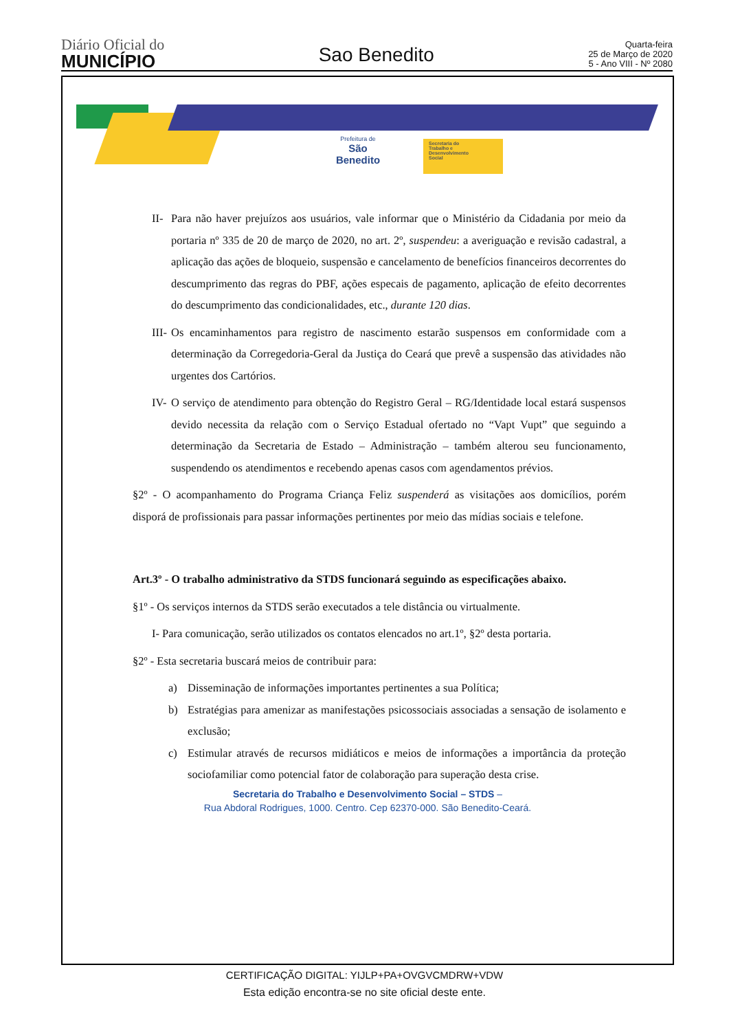Diário Oficial do
MUNICÍPIO
Sao Benedito
Quarta-feira
25 de Março de 2020
5 - Ano VIII - Nº 2080
Prefeitura de
São Benedito
Secretaria do
Trabalho e
Desenvolvimento
Social
II- Para não haver prejuízos aos usuários, vale informar que o Ministério da Cidadania por meio da portaria nº 335 de 20 de março de 2020, no art. 2º, suspendeu: a averiguação e revisão cadastral, a aplicação das ações de bloqueio, suspensão e cancelamento de benefícios financeiros decorrentes do descumprimento das regras do PBF, ações especais de pagamento, aplicação de efeito decorrentes do descumprimento das condicionalidades, etc., durante 120 dias.
III- Os encaminhamentos para registro de nascimento estarão suspensos em conformidade com a determinação da Corregedoria-Geral da Justiça do Ceará que prevê a suspensão das atividades não urgentes dos Cartórios.
IV- O serviço de atendimento para obtenção do Registro Geral – RG/Identidade local estará suspensos devido necessita da relação com o Serviço Estadual ofertado no “Vapt Vupt” que seguindo a determinação da Secretaria de Estado – Administração – também alterou seu funcionamento, suspendendo os atendimentos e recebendo apenas casos com agendamentos prévios.
§2º - O acompanhamento do Programa Criança Feliz suspenderá as visitações aos domicílios, porém disporá de profissionais para passar informações pertinentes por meio das mídias sociais e telefone.
Art.3º - O trabalho administrativo da STDS funcionará seguindo as especificações abaixo.
§1º - Os serviços internos da STDS serão executados a tele distância ou virtualmente.
I- Para comunicação, serão utilizados os contatos elencados no art.1º, §2º desta portaria.
§2º - Esta secretaria buscará meios de contribuir para:
a) Disseminação de informações importantes pertinentes a sua Política;
b) Estratégias para amenizar as manifestações psicossociais associadas a sensação de isolamento e exclusão;
c) Estimular através de recursos midiáticos e meios de informações a importância da proteção sociofamiliar como potencial fator de colaboração para superação desta crise.
Secretaria do Trabalho e Desenvolvimento Social – STDS –
Rua Abdoral Rodrigues, 1000. Centro. Cep 62370-000. São Benedito-Ceará.
CERTIFICAÇÃO DIGITAL: YIJLP+PA+OVGVCMDRW+VDW
Esta edição encontra-se no site oficial deste ente.